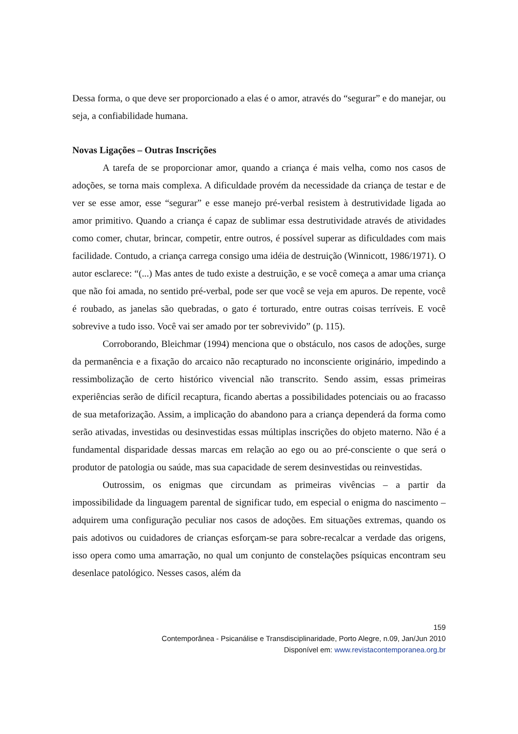Dessa forma, o que deve ser proporcionado a elas é o amor, através do “segurar” e do manejar, ou seja, a confiabilidade humana.
Novas Ligações – Outras Inscrições
A tarefa de se proporcionar amor, quando a criança é mais velha, como nos casos de adoções, se torna mais complexa. A dificuldade provém da necessidade da criança de testar e de ver se esse amor, esse “segurar” e esse manejo pré-verbal resistem à destrutividade ligada ao amor primitivo. Quando a criança é capaz de sublimar essa destrutividade através de atividades como comer, chutar, brincar, competir, entre outros, é possível superar as dificuldades com mais facilidade. Contudo, a criança carrega consigo uma idéia de destruição (Winnicott, 1986/1971). O autor esclarece: “(...) Mas antes de tudo existe a destruição, e se você começa a amar uma criança que não foi amada, no sentido pré-verbal, pode ser que você se veja em apuros. De repente, você é roubado, as janelas são quebradas, o gato é torturado, entre outras coisas terríveis. E você sobrevive a tudo isso. Você vai ser amado por ter sobrevivido” (p. 115).
Corroborando, Bleichmar (1994) menciona que o obstáculo, nos casos de adoções, surge da permanência e a fixação do arcaico não recapturado no inconsciente originário, impedindo a ressimbolização de certo histórico vivencial não transcrito. Sendo assim, essas primeiras experiências serão de difícil recaptura, ficando abertas a possibilidades potenciais ou ao fracasso de sua metaforização. Assim, a implicação do abandono para a criança dependerá da forma como serão ativadas, investidas ou desinvestidas essas múltiplas inscrições do objeto materno. Não é a fundamental disparidade dessas marcas em relação ao ego ou ao pré-consciente o que será o produtor de patologia ou saúde, mas sua capacidade de serem desinvestidas ou reinvestidas.
Outrossim, os enigmas que circundam as primeiras vivências – a partir da impossibilidade da linguagem parental de significar tudo, em especial o enigma do nascimento – adquirem uma configuração peculiar nos casos de adoções. Em situações extremas, quando os pais adotivos ou cuidadores de crianças esforçam-se para sobre-recalcar a verdade das origens, isso opera como uma amarração, no qual um conjunto de constelações psíquicas encontram seu desenlace patológico. Nesses casos, além da
159
Contemporânea - Psicanálise e Transdisciplinaridade, Porto Alegre, n.09, Jan/Jun 2010
Disponível em: www.revistacontemporanea.org.br